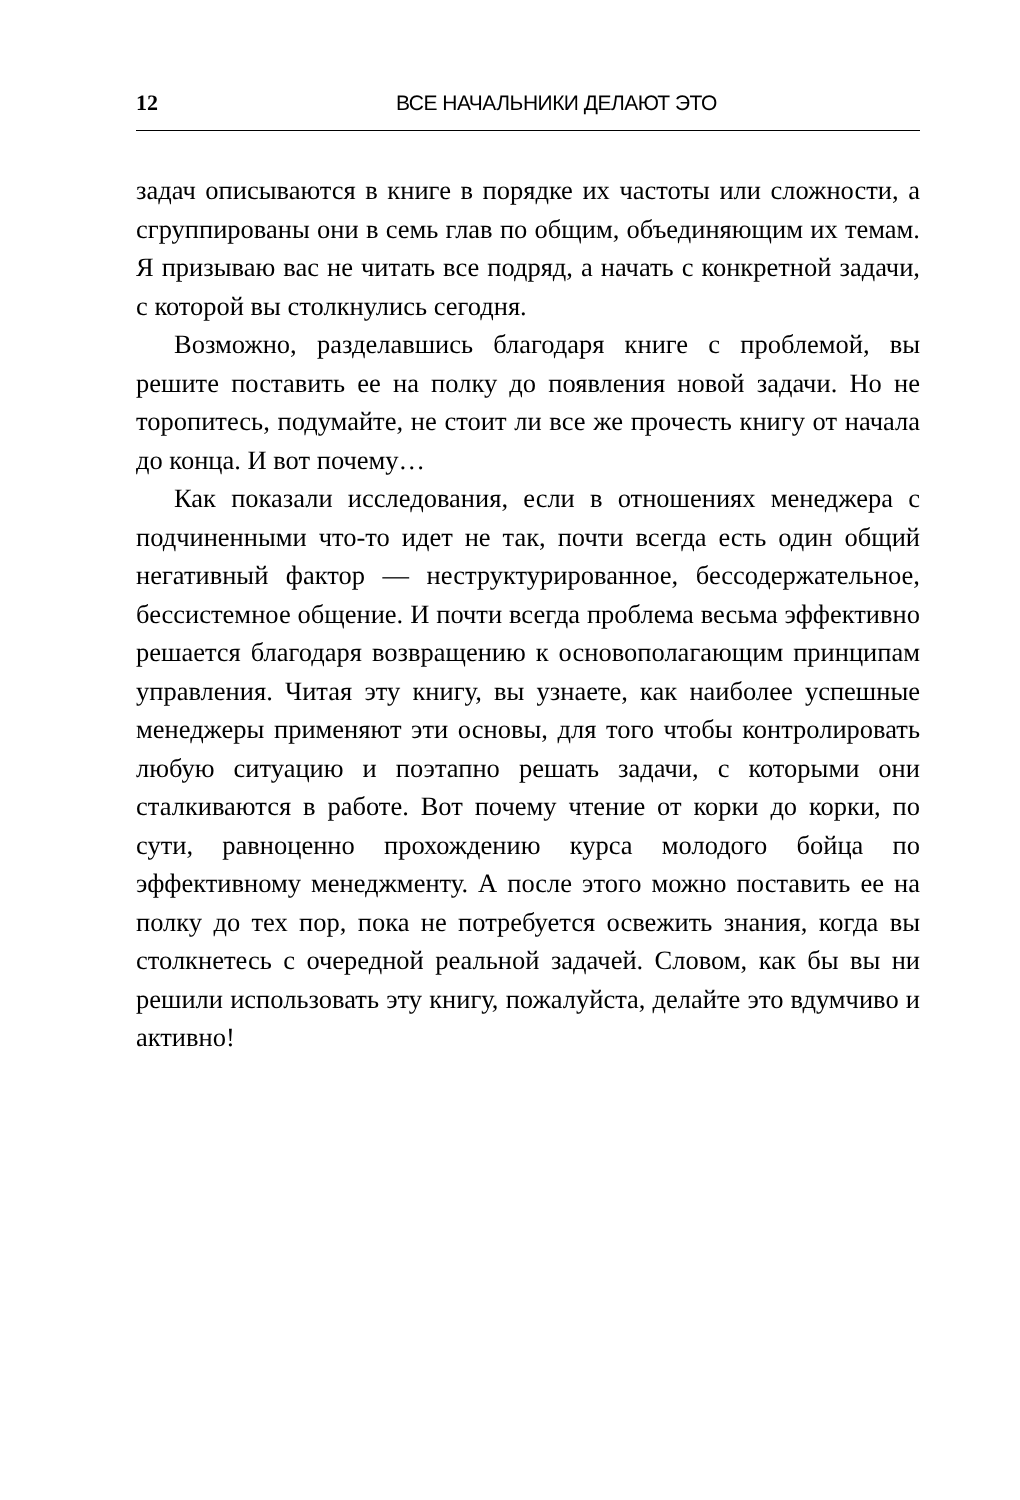12 ВСЕ НАЧАЛЬНИКИ ДЕЛАЮТ ЭТО
задач описываются в книге в порядке их частоты или сложности, а сгруппированы они в семь глав по общим, объединяющим их темам. Я призываю вас не читать все подряд, а начать с конкретной задачи, с которой вы столкнулись сегодня.
Возможно, разделавшись благодаря книге с проблемой, вы решите поставить ее на полку до появления новой задачи. Но не торопитесь, подумайте, не стоит ли все же прочесть книгу от начала до конца. И вот почему…
Как показали исследования, если в отношениях менеджера с подчиненными что-то идет не так, почти всегда есть один общий негативный фактор — неструктурированное, бессодержательное, бессистемное общение. И почти всегда проблема весьма эффективно решается благодаря возвращению к основополагающим принципам управления. Читая эту книгу, вы узнаете, как наиболее успешные менеджеры применяют эти основы, для того чтобы контролировать любую ситуацию и поэтапно решать задачи, с которыми они сталкиваются в работе. Вот почему чтение от корки до корки, по сути, равноценно прохождению курса молодого бойца по эффективному менеджменту. А после этого можно поставить ее на полку до тех пор, пока не потребуется освежить знания, когда вы столкнетесь с очередной реальной задачей. Словом, как бы вы ни решили использовать эту книгу, пожалуйста, делайте это вдумчиво и активно!